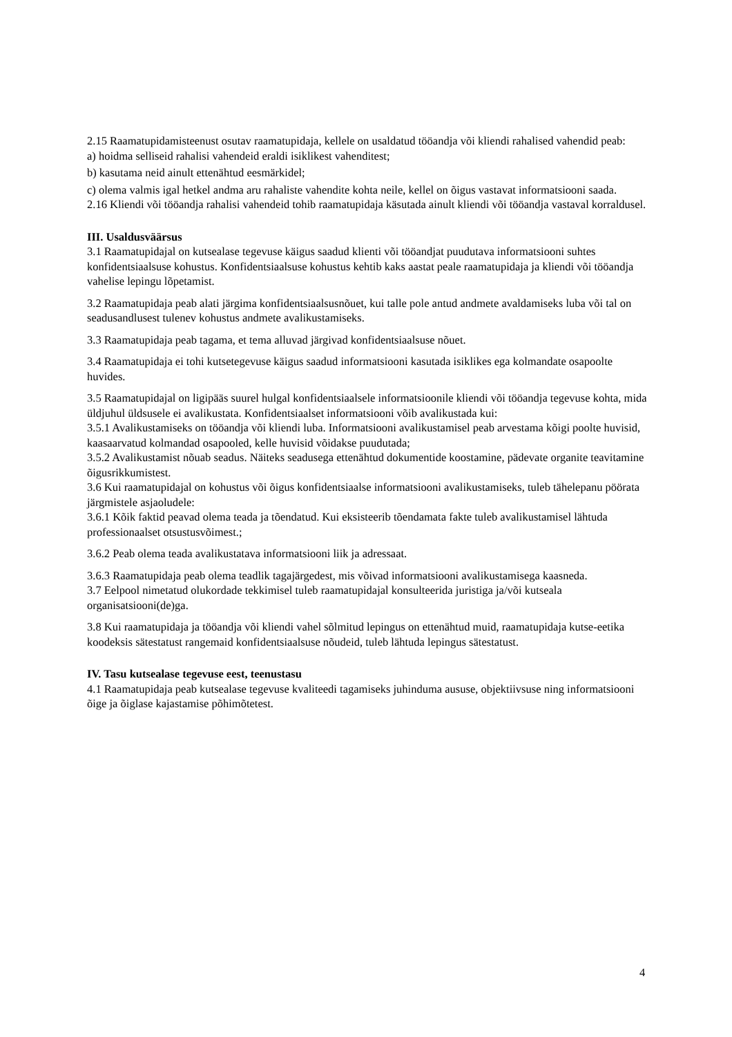2.15 Raamatupidamisteenust osutav raamatupidaja, kellele on usaldatud tööandja või kliendi rahalised vahendid peab:
a) hoidma selliseid rahalisi vahendeid eraldi isiklikest vahenditest;
b) kasutama neid ainult ettenähtud eesmärkidel;
c) olema valmis igal hetkel andma aru rahaliste vahendite kohta neile, kellel on õigus vastavat informatsiooni saada.
2.16 Kliendi või tööandja rahalisi vahendeid tohib raamatupidaja käsutada ainult kliendi või tööandja vastaval korraldusel.
III. Usaldusväärsus
3.1 Raamatupidajal on kutsealase tegevuse käigus saadud klienti või tööandjat puudutava informatsiooni suhtes konfidentsiaalsuse kohustus. Konfidentsiaalsuse kohustus kehtib kaks aastat peale raamatupidaja ja kliendi või tööandja vahelise lepingu lõpetamist.
3.2 Raamatupidaja peab alati järgima konfidentsiaalsusnõuet, kui talle pole antud andmete avaldamiseks luba või tal on seadusandlusest tulenev kohustus andmete avalikustamiseks.
3.3 Raamatupidaja peab tagama, et tema alluvad järgivad konfidentsiaalsuse nõuet.
3.4 Raamatupidaja ei tohi kutsetegevuse käigus saadud informatsiooni kasutada isiklikes ega kolmandate osapoolte huvides.
3.5 Raamatupidajal on ligipääs suurel hulgal konfidentsiaalsele informatsioonile kliendi või tööandja tegevuse kohta, mida üldjuhul üldsusele ei avalikustata. Konfidentsiaalset informatsiooni võib avalikustada kui:
3.5.1 Avalikustamiseks on tööandja või kliendi luba. Informatsiooni avalikustamisel peab arvestama kõigi poolte huvisid, kaasaarvatud kolmandad osapooled, kelle huvisid võidakse puudutada;
3.5.2 Avalikustamist nõuab seadus. Näiteks seadusega ettenähtud dokumentide koostamine, pädevate organite teavitamine õigusrikkumistest.
3.6 Kui raamatupidajal on kohustus või õigus konfidentsiaalse informatsiooni avalikustamiseks, tuleb tähelepanu pöörata järgmistele asjaoludele:
3.6.1 Kõik faktid peavad olema teada ja tõendatud. Kui eksisteerib tõendamata fakte tuleb avalikustamisel lähtuda professionaalset otsustusvõimest.;
3.6.2 Peab olema teada avalikustatava informatsiooni liik ja adressaat.
3.6.3 Raamatupidaja peab olema teadlik tagajärgedest, mis võivad informatsiooni avalikustamisega kaasneda.
3.7 Eelpool nimetatud olukordade tekkimisel tuleb raamatupidajal konsulteerida juristiga ja/või kutseala organisatsiooni(de)ga.
3.8 Kui raamatupidaja ja tööandja või kliendi vahel sõlmitud lepingus on ettenähtud muid, raamatupidaja kutse-eetika koodeksis sätestatust rangemaid konfidentsiaalsuse nõudeid, tuleb lähtuda lepingus sätestatust.
IV. Tasu kutsealase tegevuse eest, teenustasu
4.1 Raamatupidaja peab kutsealase tegevuse kvaliteedi tagamiseks juhinduma aususe, objektiivsuse ning informatsiooni õige ja õiglase kajastamise põhimõtetest.
4